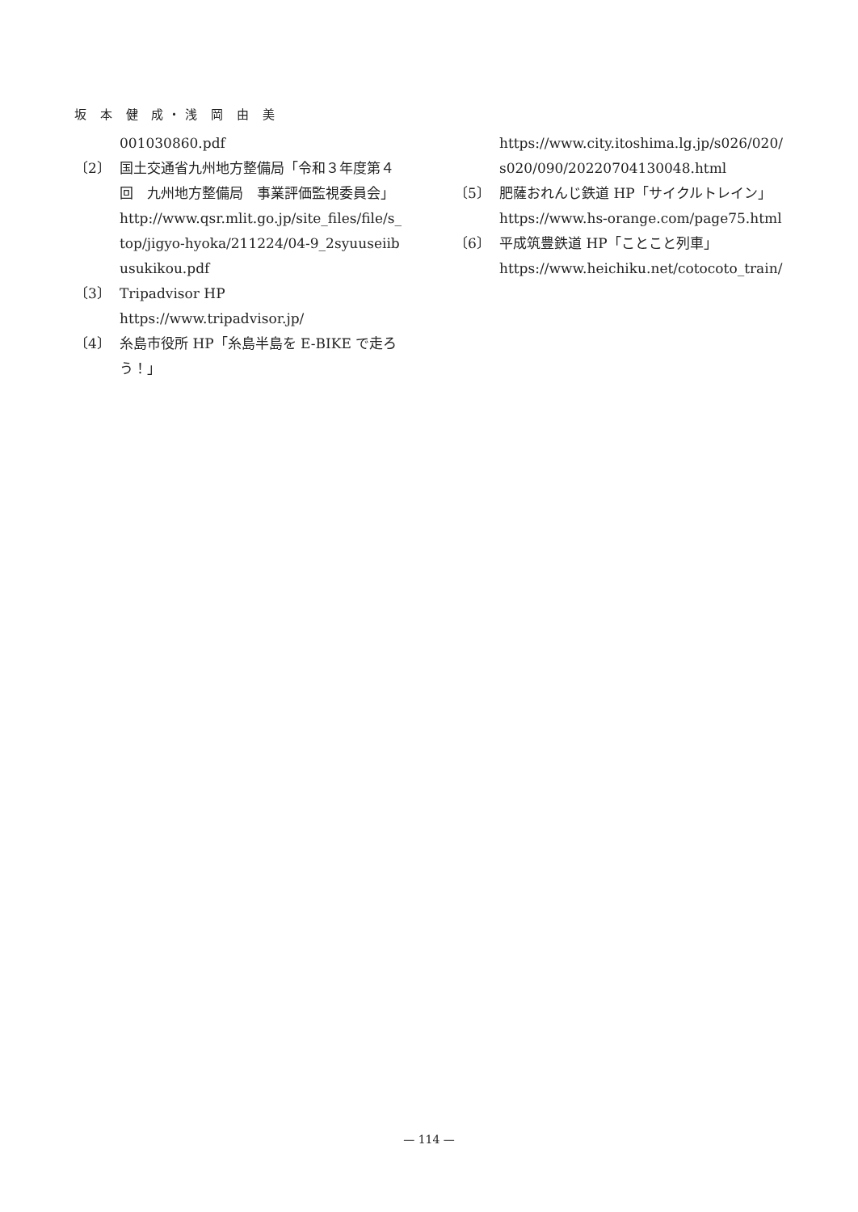坂 本 健 成・浅 岡 由 美
001030860.pdf
〔2〕 国土交通省九州地方整備局「令和３年度第４回　九州地方整備局　事業評価監視委員会」
http://www.qsr.mlit.go.jp/site_files/file/s_top/jigyo-hyoka/211224/04-9_2syuuseiibusukikou.pdf
〔3〕 Tripadvisor HP
https://www.tripadvisor.jp/
〔4〕 糸島市役所 HP「糸島半島を E-BIKE で走ろう！」
https://www.city.itoshima.lg.jp/s026/020/s020/090/20220704130048.html
〔5〕 肥薩おれんじ鉄道 HP「サイクルトレイン」
https://www.hs-orange.com/page75.html
〔6〕 平成筑豊鉄道 HP「ことこと列車」
https://www.heichiku.net/cotocoto_train/
— 114 —